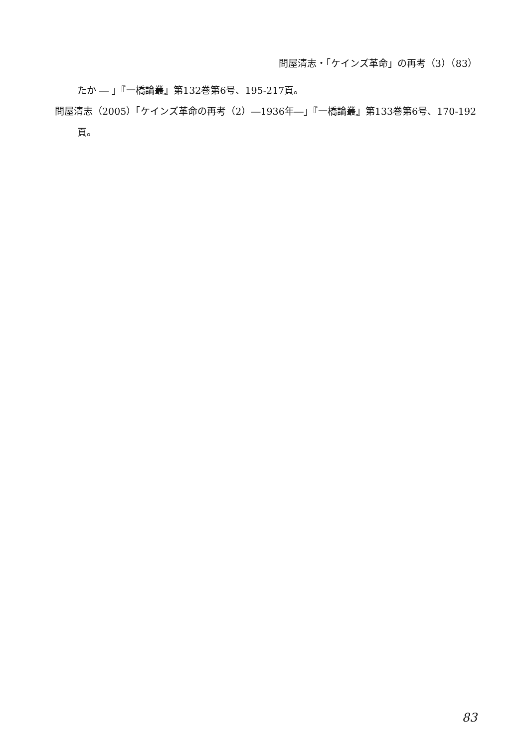問屋清志・「ケインズ革命」の再考（3）（83）
たか ― 」『一橋論叢』第132巻第6号、195-217頁。
問屋清志（2005）「ケインズ革命の再考（2）―1936年―」『一橋論叢』第133巻第6号、170-192頁。
83